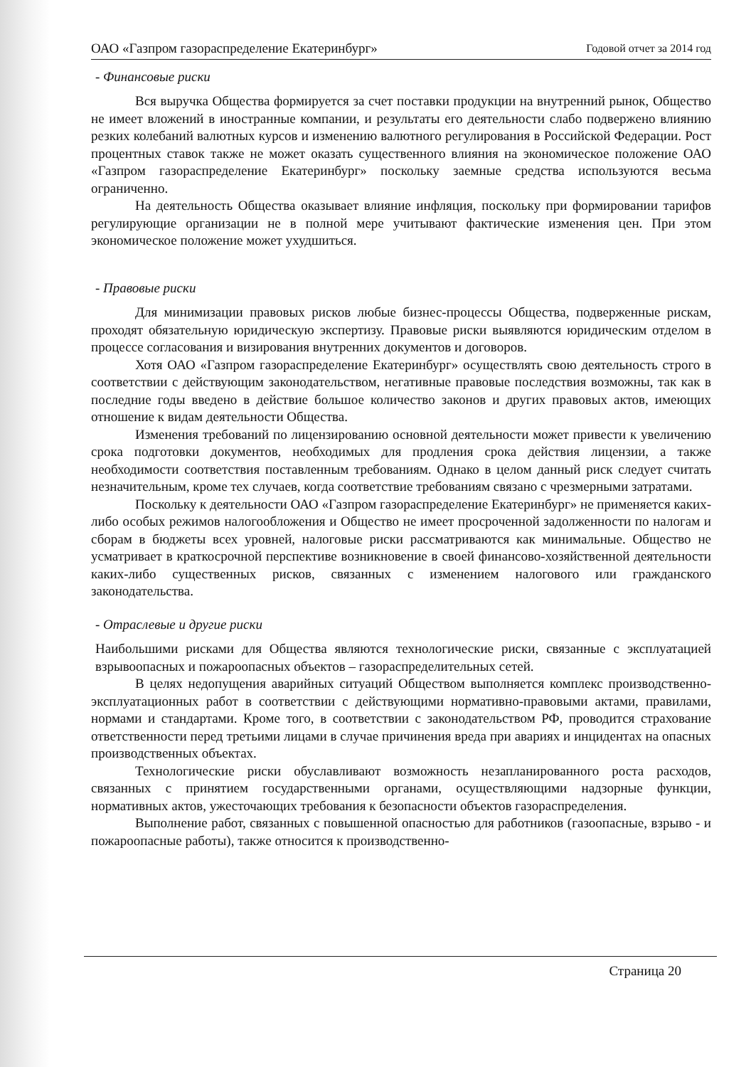ОАО «Газпром газораспределение Екатеринбург» Годовой отчет за 2014 год
- Финансовые риски
Вся выручка Общества формируется за счет поставки продукции на внутренний рынок, Общество не имеет вложений в иностранные компании, и результаты его деятельности слабо подвержено влиянию резких колебаний валютных курсов и изменению валютного регулирования в Российской Федерации. Рост процентных ставок также не может оказать существенного влияния на экономическое положение ОАО «Газпром газораспределение Екатеринбург» поскольку заемные средства используются весьма ограниченно.
На деятельность Общества оказывает влияние инфляция, поскольку при формировании тарифов регулирующие организации не в полной мере учитывают фактические изменения цен. При этом экономическое положение может ухудшиться.
- Правовые риски
Для минимизации правовых рисков любые бизнес-процессы Общества, подверженные рискам, проходят обязательную юридическую экспертизу. Правовые риски выявляются юридическим отделом в процессе согласования и визирования внутренних документов и договоров.
Хотя ОАО «Газпром газораспределение Екатеринбург» осуществлять свою деятельность строго в соответствии с действующим законодательством, негативные правовые последствия возможны, так как в последние годы введено в действие большое количество законов и других правовых актов, имеющих отношение к видам деятельности Общества.
Изменения требований по лицензированию основной деятельности может привести к увеличению срока подготовки документов, необходимых для продления срока действия лицензии, а также необходимости соответствия поставленным требованиям. Однако в целом данный риск следует считать незначительным, кроме тех случаев, когда соответствие требованиям связано с чрезмерными затратами.
Поскольку к деятельности ОАО «Газпром газораспределение Екатеринбург» не применяется каких-либо особых режимов налогообложения и Общество не имеет просроченной задолженности по налогам и сборам в бюджеты всех уровней, налоговые риски рассматриваются как минимальные. Общество не усматривает в краткосрочной перспективе возникновение в своей финансово-хозяйственной деятельности каких-либо существенных рисков, связанных с изменением налогового или гражданского законодательства.
- Отраслевые и другие риски
Наибольшими рисками для Общества являются технологические риски, связанные с эксплуатацией взрывоопасных и пожароопасных объектов – газораспределительных сетей.
В целях недопущения аварийных ситуаций Обществом выполняется комплекс производственно-эксплуатационных работ в соответствии с действующими нормативно-правовыми актами, правилами, нормами и стандартами. Кроме того, в соответствии с законодательством РФ, проводится страхование ответственности перед третьими лицами в случае причинения вреда при авариях и инцидентах на опасных производственных объектах.
Технологические риски обуславливают возможность незапланированного роста расходов, связанных с принятием государственными органами, осуществляющими надзорные функции, нормативных актов, ужесточающих требования к безопасности объектов газораспределения.
Выполнение работ, связанных с повышенной опасностью для работников (газоопасные, взрыво - и пожароопасные работы), также относится к производственно-
Страница 20